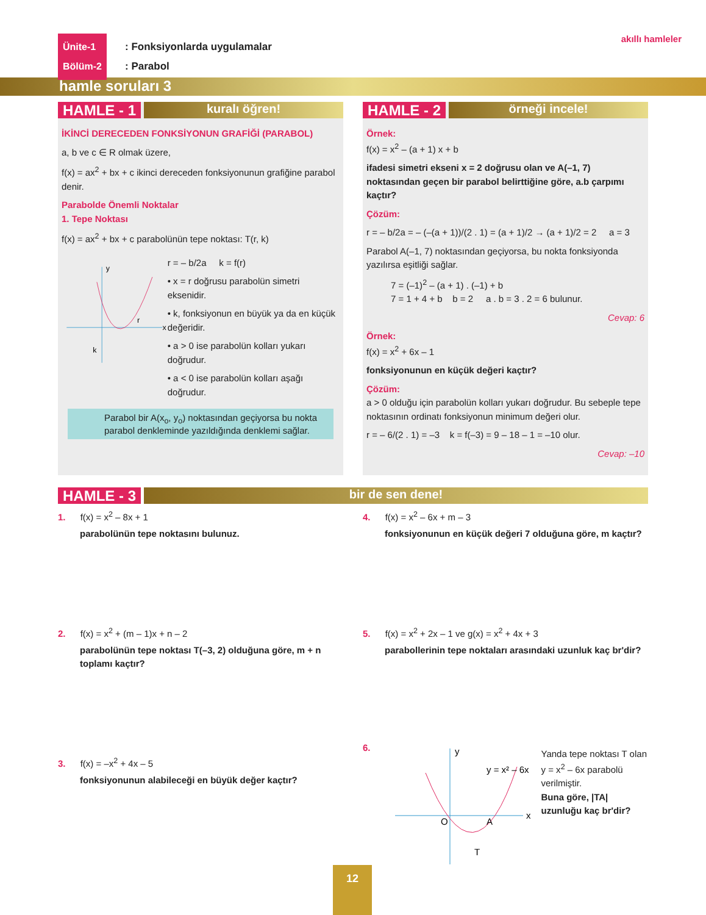Ünite-1
Bölüm-2
: Fonksiyonlarda uygulamalar
: Parabol
akıllı hamleler
hamle soruları 3
HAMLE - 1 kuralı öğren!
İKİNCİ DERECEDEN FONKSİYONUN GRAFİĞİ (PARABOL)
a, b ve c ∈ R olmak üzere,
f(x) = ax<sup>2</sup> + bx + c ikinci dereceden fonksiyonunun grafiğine parabol denir.
Parabolde Önemli Noktalar
1. Tepe Noktası
f(x) = ax<sup>2</sup> + bx + c parabolünün tepe noktası: T(r, k)
y
x
r
k
r = – b/2a k = f(r)
• x = r doğrusu parabolün simetri eksenidir.
• k, fonksiyonun en büyük ya da en küçük değeridir.
• a > 0 ise parabolün kolları yukarı doğrudur.
• a < 0 ise parabolün kolları aşağı doğrudur.
Parabol bir A(x<sub>o</sub>, y<sub>o</sub>) noktasından geçiyorsa bu nokta parabol denkleminde yazıldığında denklemi sağlar.
HAMLE - 2 örneği incele!
Örnek:
f(x) = x<sup>2</sup> – (a + 1) x + b
ifadesi simetri ekseni x = 2 doğrusu olan ve A(–1, 7) noktasından geçen bir parabol belirttiğine göre, a.b çarpımı kaçtır?
Çözüm:
r = – b/2a = – (–(a + 1))/(2 . 1) = (a + 1)/2 → (a + 1)/2 = 2 a = 3
Parabol A(–1, 7) noktasından geçiyorsa, bu nokta fonksiyonda yazılırsa eşitliği sağlar.
7 = (–1)<sup>2</sup> – (a + 1) . (–1) + b
7 = 1 + 4 + b b = 2 a . b = 3 . 2 = 6 bulunur.
Cevap: 6
Örnek:
f(x) = x<sup>2</sup> + 6x – 1
fonksiyonunun en küçük değeri kaçtır?
Çözüm:
a > 0 olduğu için parabolün kolları yukarı doğrudur. Bu sebeple tepe noktasının ordinatı fonksiyonun minimum değeri olur.
r = – 6/(2 . 1) = –3 k = f(–3) = 9 – 18 – 1 = –10 olur.
Cevap: –10
HAMLE - 3 bir de sen dene!
1. f(x) = x<sup>2</sup> – 8x + 1
parabolünün tepe noktasını bulunuz.
2. f(x) = x<sup>2</sup> + (m – 1)x + n – 2
parabolünün tepe noktası T(–3, 2) olduğuna göre, m + n toplamı kaçtır?
3. f(x) = –x<sup>2</sup> + 4x – 5
fonksiyonunun alabileceği en büyük değer kaçtır?
4. f(x) = x<sup>2</sup> – 6x + m – 3
fonksiyonunun en küçük değeri 7 olduğuna göre, m kaçtır?
5. f(x) = x<sup>2</sup> + 2x – 1 ve g(x) = x<sup>2</sup> + 4x + 3
parabollerinin tepe noktaları arasındaki uzunluk kaç br'dir?
6.
y
x
O
A
T
y = x² – 6x
Yanda tepe noktası T olan y = x<sup>2</sup> – 6x parabolü verilmiştir.
Buna göre, |TA| uzunluğu kaç br'dir?
12